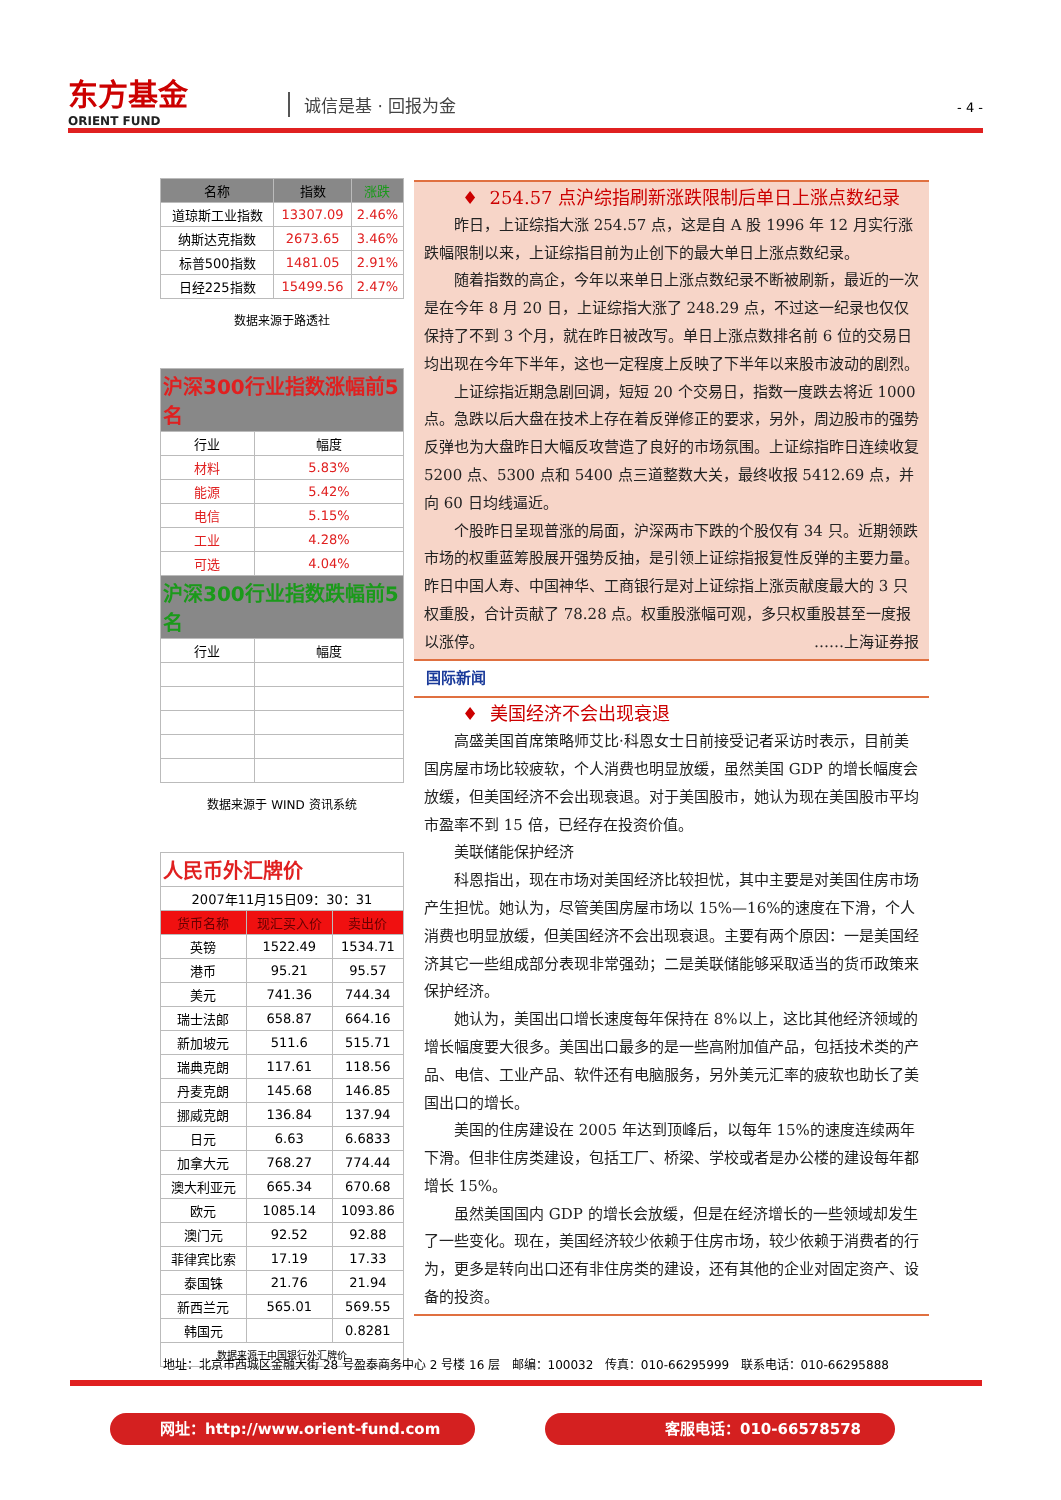东方基金
ORIENT FUND
诚信是基 · 回报为金 - 4 -
| 名称 | 指数 | 涨跌 |
| --- | --- | --- |
| 道琼斯工业指数 | 13307.09 | 2.46% |
| 纳斯达克指数 | 2673.65 | 3.46% |
| 标普500指数 | 1481.05 | 2.91% |
| 日经225指数 | 15499.56 | 2.47% |
数据来源于路透社
| 沪深300行业指数涨幅前5名 | |
| --- | --- |
| 行业 | 幅度 |
| 材料 | 5.83% |
| 能源 | 5.42% |
| 电信 | 5.15% |
| 工业 | 4.28% |
| 可选 | 4.04% |
| 沪深300行业指数跌幅前5名 | |
| 行业 | 幅度 |
数据来源于 WIND 资讯系统
| 人民币外汇牌价 | | |
| --- | --- | --- |
| 2007年11月15日09：30：31 | | |
| 货币名称 | 现汇买入价 | 卖出价 |
| 英镑 | 1522.49 | 1534.71 |
| 港币 | 95.21 | 95.57 |
| 美元 | 741.36 | 744.34 |
| 瑞士法郎 | 658.87 | 664.16 |
| 新加坡元 | 511.6 | 515.71 |
| 瑞典克朗 | 117.61 | 118.56 |
| 丹麦克朗 | 145.68 | 146.85 |
| 挪威克朗 | 136.84 | 137.94 |
| 日元 | 6.63 | 6.6833 |
| 加拿大元 | 768.27 | 774.44 |
| 澳大利亚元 | 665.34 | 670.68 |
| 欧元 | 1085.14 | 1093.86 |
| 澳门元 | 92.52 | 92.88 |
| 菲律宾比索 | 17.19 | 17.33 |
| 泰国铢 | 21.76 | 21.94 |
| 新西兰元 | 565.01 | 569.55 |
| 韩国元 | | 0.8281 |
| 数据来源于中国银行外汇牌价 | | |
♦ 254.57 点沪综指刷新涨跌限制后单日上涨点数纪录
昨日，上证综指大涨 254.57 点，这是自 A 股 1996 年 12 月实行涨跌幅限制以来，上证综指目前为止创下的最大单日上涨点数纪录。
随着指数的高企，今年以来单日上涨点数纪录不断被刷新，最近的一次是在今年 8 月 20 日，上证综指大涨了 248.29 点，不过这一纪录也仅仅保持了不到 3 个月，就在昨日被改写。单日上涨点数排名前 6 位的交易日均出现在今年下半年，这也一定程度上反映了下半年以来股市波动的剧烈。
上证综指近期急剧回调，短短 20 个交易日，指数一度跌去将近 1000 点。急跌以后大盘在技术上存在着反弹修正的要求，另外，周边股市的强势反弹也为大盘昨日大幅反攻营造了良好的市场氛围。上证综指昨日连续收复 5200 点、5300 点和 5400 点三道整数大关，最终收报 5412.69 点，并向 60 日均线逼近。
个股昨日呈现普涨的局面，沪深两市下跌的个股仅有 34 只。近期领跌市场的权重蓝筹股展开强势反抽，是引领上证综指报复性反弹的主要力量。昨日中国人寿、中国神华、工商银行是对上证综指上涨贡献度最大的 3 只权重股，合计贡献了 78.28 点。权重股涨幅可观，多只权重股甚至一度报以涨停。 ……上海证券报
国际新闻
♦ 美国经济不会出现衰退
高盛美国首席策略师艾比·科恩女士日前接受记者采访时表示，目前美国房屋市场比较疲软，个人消费也明显放缓，虽然美国 GDP 的增长幅度会放缓，但美国经济不会出现衰退。对于美国股市，她认为现在美国股市平均市盈率不到 15 倍，已经存在投资价值。
美联储能保护经济
科恩指出，现在市场对美国经济比较担忧，其中主要是对美国住房市场产生担忧。她认为，尽管美国房屋市场以 15%—16%的速度在下滑，个人消费也明显放缓，但美国经济不会出现衰退。主要有两个原因：一是美国经济其它一些组成部分表现非常强劲；二是美联储能够采取适当的货币政策来保护经济。
她认为，美国出口增长速度每年保持在 8%以上，这比其他经济领域的增长幅度要大很多。美国出口最多的是一些高附加值产品，包括技术类的产品、电信、工业产品、软件还有电脑服务，另外美元汇率的疲软也助长了美国出口的增长。
美国的住房建设在 2005 年达到顶峰后，以每年 15%的速度连续两年下滑。但非住房类建设，包括工厂、桥梁、学校或者是办公楼的建设每年都增长 15%。
虽然美国国内 GDP 的增长会放缓，但是在经济增长的一些领域却发生了一些变化。现在，美国经济较少依赖于住房市场，较少依赖于消费者的行为，更多是转向出口还有非住房类的建设，还有其他的企业对固定资产、设备的投资。
地址：北京市西城区金融大街 28 号盈泰商务中心 2 号楼 16 层 邮编：100032 传真：010-66295999 联系电话：010-66295888
网址：http://www.orient-fund.com 客服电话：010-66578578